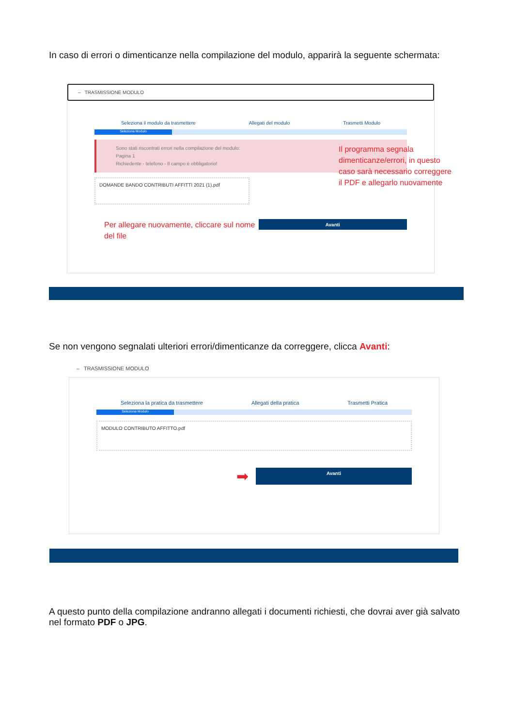In caso di errori o dimenticanze nella compilazione del modulo, apparirà la seguente schermata:
– TRASMISSIONE MODULO
Seleziona il modulo da trasmettere Allegati del modulo Trasmetti Modulo
Seleziona Modulo
Sono stati riscontrati errori nella compilazione del modulo:
Pagina 1
Richiedente - telefono - Il campo è obbligatorio!
Il programma segnala dimenticanze/errori, in questo caso sarà necessario correggere il PDF e allegarlo nuovamente
DOMANDE BANDO CONTRIBUTI AFFITTI 2021 (1).pdf
Per allegare nuovamente, cliccare sul nome del file
Avanti
Se non vengono segnalati ulteriori errori/dimenticanze da correggere, clicca Avanti:
– TRASMISSIONE MODULO
Seleziona la pratica da trasmettere Allegati della pratica Trasmetti Pratica
Seleziona Modulo
MODULO CONTRIBUTO AFFITTO.pdf
➡
Avanti
A questo punto della compilazione andranno allegati i documenti richiesti, che dovrai aver già salvato nel formato PDF o JPG.